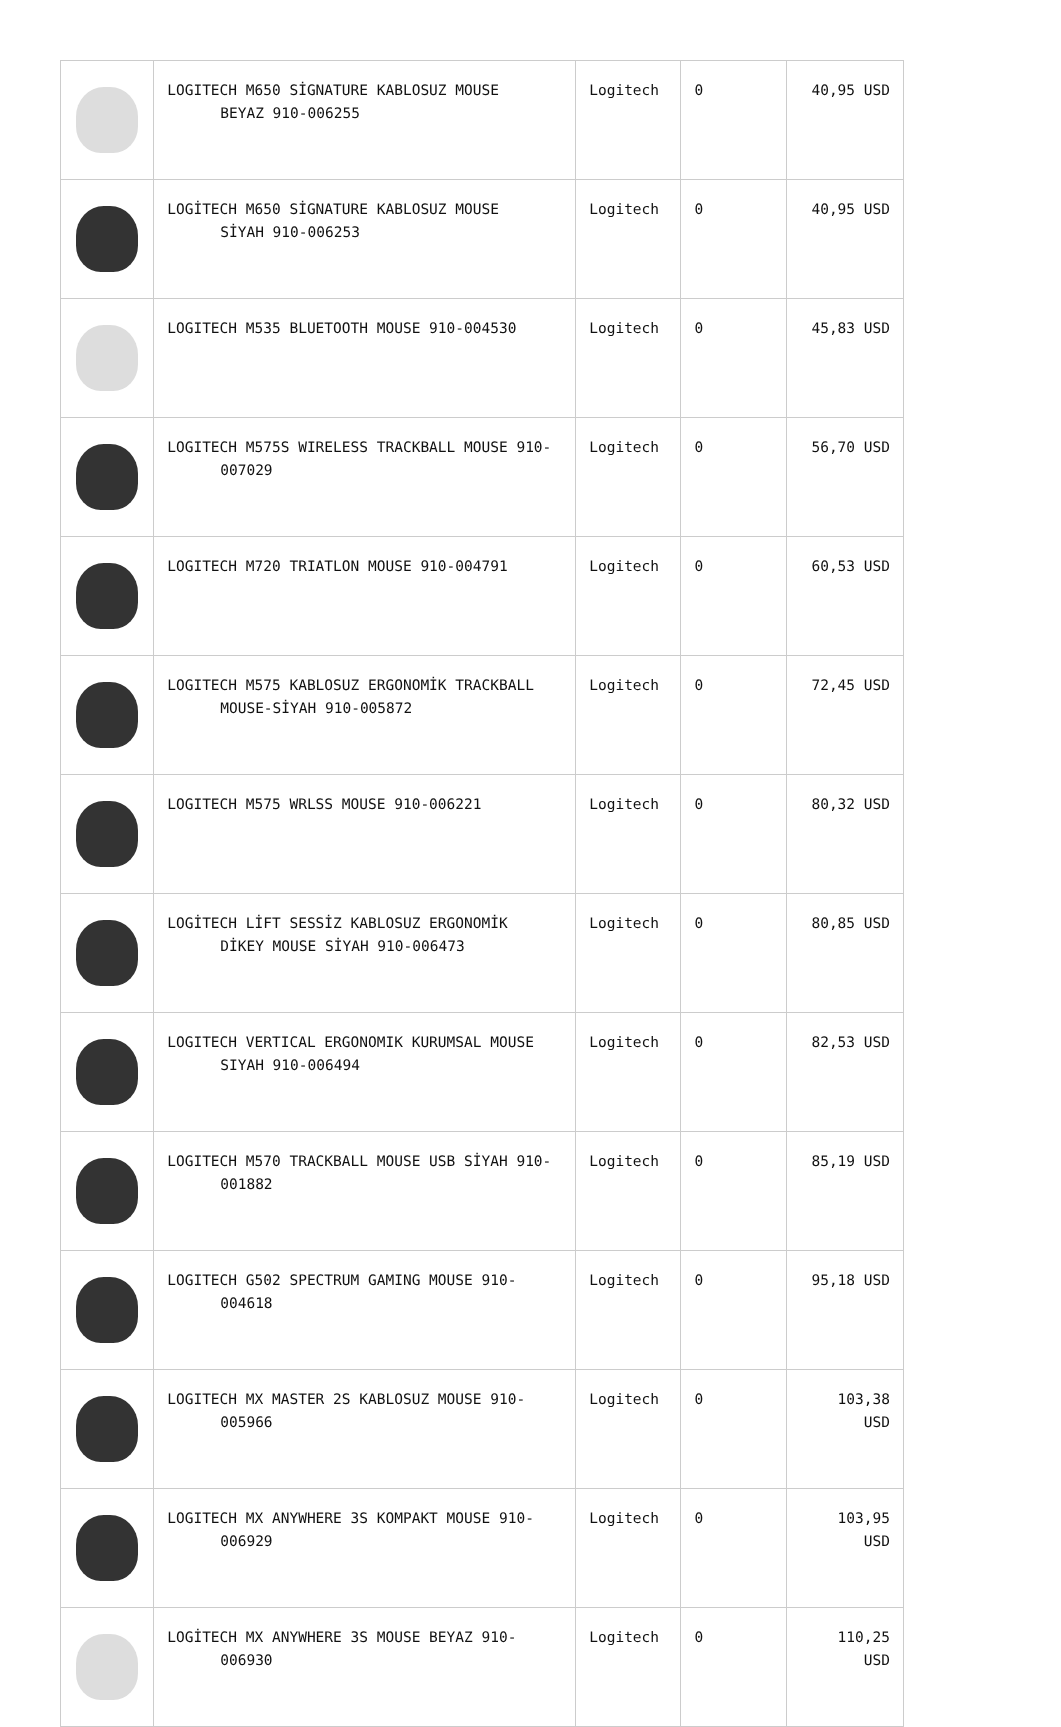| | LOGITECH M650 SİGNATURE KABLOSUZ MOUSE BEYAZ 910-006255 | Logitech | 0 | 40,95 USD |
| | LOGİTECH M650 SİGNATURE KABLOSUZ MOUSE SİYAH 910-006253 | Logitech | 0 | 40,95 USD |
| | LOGITECH M535 BLUETOOTH MOUSE 910-004530 | Logitech | 0 | 45,83 USD |
| | LOGITECH M575S WIRELESS TRACKBALL MOUSE 910- 007029 | Logitech | 0 | 56,70 USD |
| | LOGITECH M720 TRIATLON MOUSE 910-004791 | Logitech | 0 | 60,53 USD |
| | LOGITECH M575 KABLOSUZ ERGONOMİK TRACKBALL MOUSE-SİYAH 910-005872 | Logitech | 0 | 72,45 USD |
| | LOGITECH M575 WRLSS MOUSE 910-006221 | Logitech | 0 | 80,32 USD |
| | LOGİTECH LİFT SESSİZ KABLOSUZ ERGONOMİK DİKEY MOUSE SİYAH 910-006473 | Logitech | 0 | 80,85 USD |
| | LOGITECH VERTICAL ERGONOMIK KURUMSAL MOUSE SIYAH 910-006494 | Logitech | 0 | 82,53 USD |
| | LOGITECH M570 TRACKBALL MOUSE USB SİYAH 910- 001882 | Logitech | 0 | 85,19 USD |
| | LOGITECH G502 SPECTRUM GAMING MOUSE 910- 004618 | Logitech | 0 | 95,18 USD |
| | LOGITECH MX MASTER 2S KABLOSUZ MOUSE 910- 005966 | Logitech | 0 | 103,38 USD |
| | LOGITECH MX ANYWHERE 3S KOMPAKT MOUSE 910- 006929 | Logitech | 0 | 103,95 USD |
| | LOGİTECH MX ANYWHERE 3S MOUSE BEYAZ 910- 006930 | Logitech | 0 | 110,25 USD |